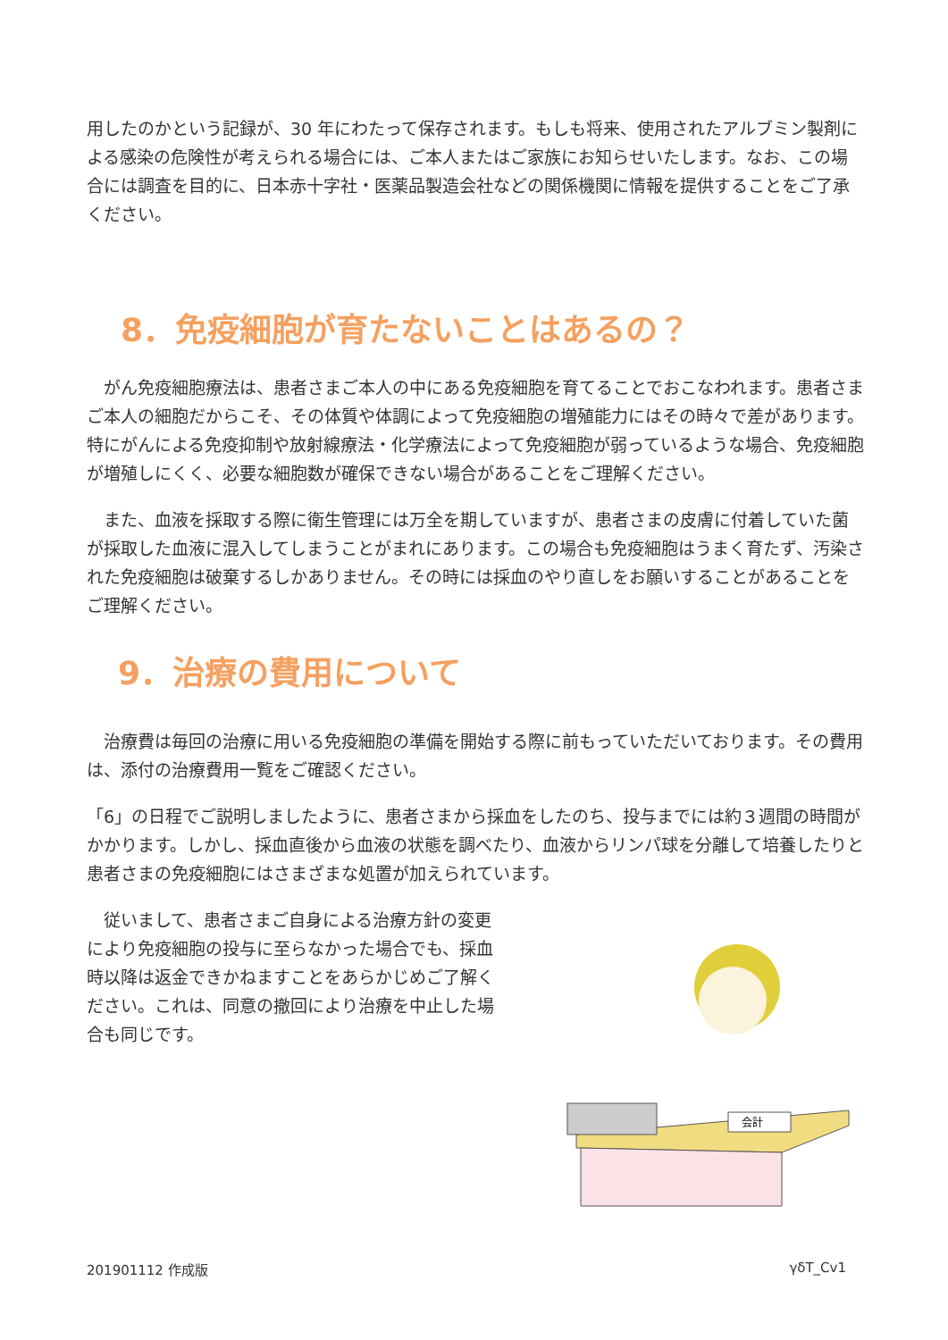用したのかという記録が、30 年にわたって保存されます。もしも将来、使用されたアルブミン製剤による感染の危険性が考えられる場合には、ご本人またはご家族にお知らせいたします。なお、この場合には調査を目的に、日本赤十字社・医薬品製造会社などの関係機関に情報を提供することをご了承ください。
8．免疫細胞が育たないことはあるの？
　がん免疫細胞療法は、患者さまご本人の中にある免疫細胞を育てることでおこなわれます。患者さまご本人の細胞だからこそ、その体質や体調によって免疫細胞の増殖能力にはその時々で差があります。特にがんによる免疫抑制や放射線療法・化学療法によって免疫細胞が弱っているような場合、免疫細胞が増殖しにくく、必要な細胞数が確保できない場合があることをご理解ください。
　また、血液を採取する際に衛生管理には万全を期していますが、患者さまの皮膚に付着していた菌が採取した血液に混入してしまうことがまれにあります。この場合も免疫細胞はうまく育たず、汚染された免疫細胞は破棄するしかありません。その時には採血のやり直しをお願いすることがあることをご理解ください。
9．治療の費用について
　治療費は毎回の治療に用いる免疫細胞の準備を開始する際に前もっていただいております。その費用は、添付の治療費用一覧をご確認ください。
「6」の日程でご説明しましたように、患者さまから採血をしたのち、投与までには約３週間の時間がかかります。しかし、採血直後から血液の状態を調べたり、血液からリンパ球を分離して培養したりと患者さまの免疫細胞にはさまざまな処置が加えられています。
　従いまして、患者さまご自身による治療方針の変更により免疫細胞の投与に至らなかった場合でも、採血時以降は返金できかねますことをあらかじめご了解ください。これは、同意の撤回により治療を中止した場合も同じです。
会計
201901112 作成版 γδT_Cv1